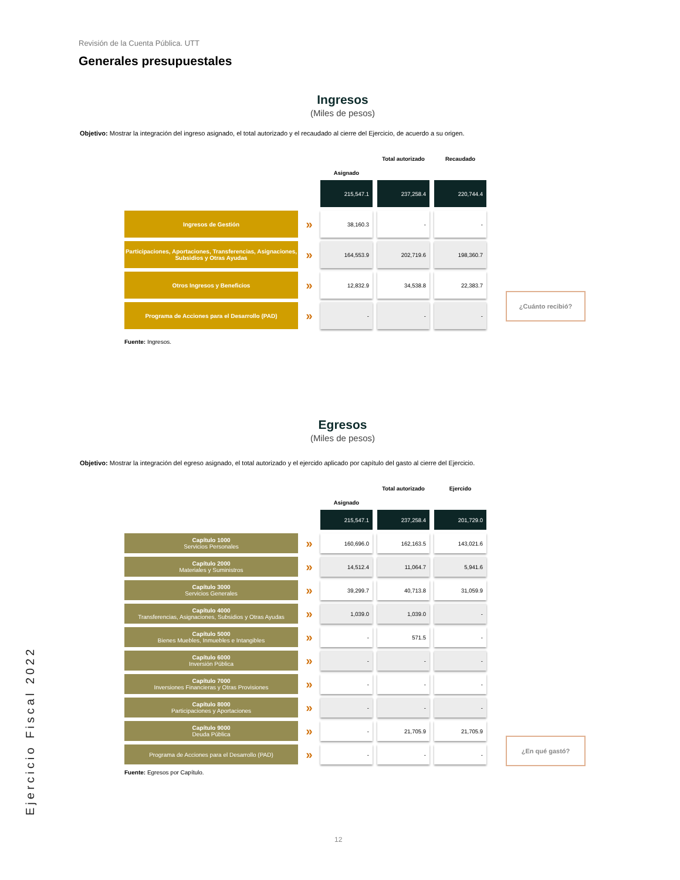Revisión de la Cuenta Pública. UTT
Generales presupuestales
Ingresos
(Miles de pesos)
Objetivo: Mostrar la integración del ingreso asignado, el total autorizado y el recaudado al cierre del Ejercicio, de acuerdo a su origen.
| | | Asignado | Total autorizado | Recaudado |
| | | 215,547.1 | 237,258.4 | 220,744.4 |
| Ingresos de Gestión | » | 38,160.3 | - | - |
| Participaciones, Aportaciones, Transferencias, Asignaciones, Subsidios y Otras Ayudas | » | 164,553.9 | 202,719.6 | 198,360.7 |
| Otros Ingresos y Beneficios | » | 12,832.9 | 34,538.8 | 22,383.7 |
| Programa de Acciones para el Desarrollo (PAD) | » | - | - | - |
Fuente: Ingresos.
¿Cuánto recibió?
Egresos
(Miles de pesos)
Objetivo: Mostrar la integración del egreso asignado, el total autorizado y el ejercido aplicado por capítulo del gasto al cierre del Ejercicio.
| | | Asignado | Total autorizado | Ejercido |
| | | 215,547.1 | 237,258.4 | 201,729.0 |
| Capítulo 1000 Servicios Personales | » | 160,696.0 | 162,163.5 | 143,021.6 |
| Capítulo 2000 Materiales y Suministros | » | 14,512.4 | 11,064.7 | 5,941.6 |
| Capítulo 3000 Servicios Generales | » | 39,299.7 | 40,713.8 | 31,059.9 |
| Capítulo 4000 Transferencias, Asignaciones, Subsidios y Otras Ayudas | » | 1,039.0 | 1,039.0 | - |
| Capítulo 5000 Bienes Muebles, Inmuebles e Intangibles | » | - | 571.5 | - |
| Capítulo 6000 Inversión Pública | » | - | - | - |
| Capítulo 7000 Inversiones Financieras y Otras Provisiones | » | - | - | - |
| Capítulo 8000 Participaciones y Aportaciones | » | - | - | - |
| Capítulo 9000 Deuda Pública | » | - | 21,705.9 | 21,705.9 |
| Programa de Acciones para el Desarrollo (PAD) | » | - | - | - |
Fuente: Egresos por Capítulo.
¿En qué gastó?
Ejercicio Fiscal 2022
12